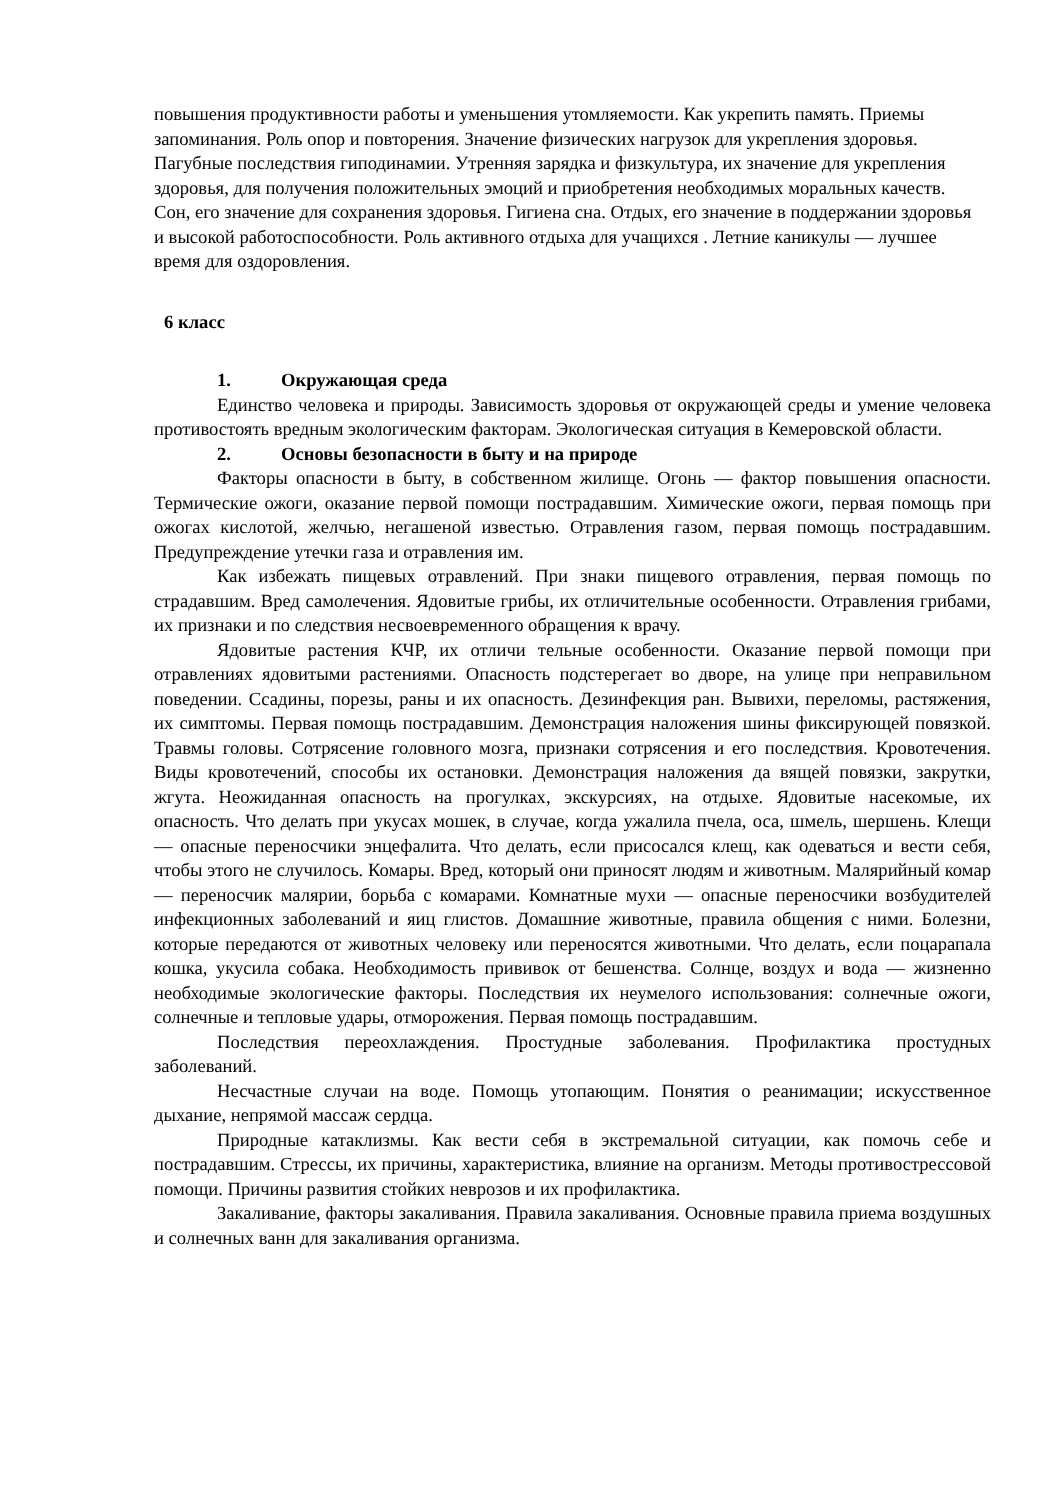повышения продуктивности работы и уменьшения утомляемости. Как укрепить память. Приемы запоминания. Роль опор и повторения. Значение физических нагрузок для укрепления здоровья. Пагубные последствия гиподинамии. Утренняя зарядка и физкультура, их значение для укрепления здоровья, для получения положительных эмоций и приобретения необходимых моральных качеств. Сон, его значение для сохранения здоровья. Гигиена сна. Отдых, его значение в поддержании здоровья и высокой работоспособности. Роль активного отдыха для учащихся . Летние каникулы — лучшее время для оздоровления.
6 класс
1. Окружающая среда
Единство человека и природы. Зависимость здоровья от окружающей среды и умение человека противостоять вредным экологическим факторам. Экологическая ситуация в Кемеровской области.
2. Основы безопасности в быту и на природе
Факторы опасности в быту, в собственном жилище. Огонь — фактор повышения опасности. Термические ожоги, оказание первой помощи пострадавшим. Химические ожоги, первая помощь при ожогах кислотой, желчью, негашеной известью. Отравления газом, первая помощь пострадавшим. Предупреждение утечки газа и отравления им.
Как избежать пищевых отравлений. При знаки пищевого отравления, первая помощь по страдавшим. Вред самолечения. Ядовитые грибы, их отличительные особенности. Отравления грибами, их признаки и по следствия несвоевременного обращения к врачу.
Ядовитые растения КЧР, их отличи тельные особенности. Оказание первой помощи при отравлениях ядовитыми растениями. Опасность подстерегает во дворе, на улице при неправильном поведении. Ссадины, порезы, раны и их опасность. Дезинфекция ран. Вывихи, переломы, растяжения, их симптомы. Первая помощь пострадавшим. Демонстрация наложения шины фиксирующей повязкой. Травмы головы. Сотрясение головного мозга, признаки сотрясения и его последствия. Кровотечения. Виды кровотечений, способы их остановки. Демонстрация наложения да вящей повязки, закрутки, жгута. Неожиданная опасность на прогулках, экскурсиях, на отдыхе. Ядовитые насекомые, их опасность. Что делать при укусах мошек, в случае, когда ужалила пчела, оса, шмель, шершень. Клещи — опасные переносчики энцефалита. Что делать, если присосался клещ, как одеваться и вести себя, чтобы этого не случилось. Комары. Вред, который они приносят людям и животным. Малярийный комар — переносчик малярии, борьба с комарами. Комнатные мухи — опасные переносчики возбудителей инфекционных заболеваний и яиц глистов. Домашние животные, правила общения с ними. Болезни, которые передаются от животных человеку или переносятся животными. Что делать, если поцарапала кошка, укусила собака. Необходимость прививок от бешенства. Солнце, воздух и вода — жизненно необходимые экологические факторы. Последствия их неумелого использования: солнечные ожоги, солнечные и тепловые удары, отморожения. Первая помощь пострадавшим.
Последствия переохлаждения. Простудные заболевания. Профилактика простудных заболеваний.
Несчастные случаи на воде. Помощь утопающим. Понятия о реанимации; искусственное дыхание, непрямой массаж сердца.
Природные катаклизмы. Как вести себя в экстремальной ситуации, как помочь себе и пострадавшим. Стрессы, их причины, характеристика, влияние на организм. Методы противострессовой помощи. Причины развития стойких неврозов и их профилактика.
Закаливание, факторы закаливания. Правила закаливания. Основные правила приема воздушных и солнечных ванн для закаливания организма.